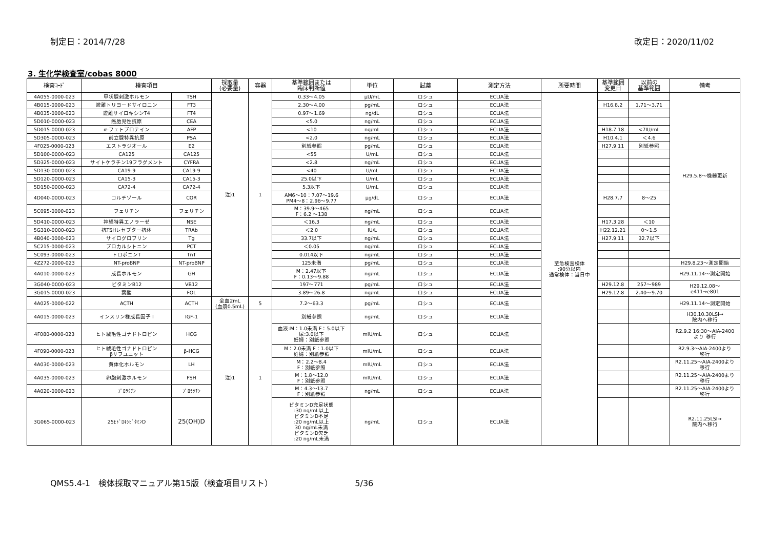制定日：2014/7/28 改定日：2020/11/02
3. 生化学検査室/cobas 8000
| 検査ｺｰﾄﾞ | 検査項目 | | 採取量 (必要量) | 容器 | 基準範囲または 臨床判断値 | 単位 | 試薬 | 測定方法 | 所要時間 | 基準範囲 変更日 | 以前の 基準範囲 | 備考 |
| --- | --- | --- | --- | --- | --- | --- | --- | --- | --- | --- | --- | --- |
| 4A055-0000-023 | 甲状腺刺激ホルモン | TSH | 注)1 | 1 | 0.33～4.05 | μU/mL | ロシュ | ECLIA法 | 至急検査検体 :90分以内 通常検体：当日中 | | | H29.5.8～機器更新 |
| 4B015-0000-023 | 遊離トリヨードサイロニン | FT3 | | | 2.30～4.00 | pg/mL | ロシュ | ECLIA法 | | H16.8.2 | 1.71～3.71 | |
| 4B035-0000-023 | 遊離サイロキシンT4 | FT4 | | | 0.97～1.69 | ng/dL | ロシュ | ECLIA法 | | | | |
| 5D010-0000-023 | 癌胎児性抗原 | CEA | | | <5.0 | ng/mL | ロシュ | ECLIA法 | | | | |
| 5D015-0000-023 | α-フェトプロテイン | AFP | | | <10 | ng/mL | ロシュ | ECLIA法 | | H18.7.18 | <7IU/mL | |
| 5D305-0000-023 | 前立腺特異抗原 | PSA | | | <2.0 | ng/mL | ロシュ | ECLIA法 | | H10.4.1 | ＜4.6 | |
| 4F025-0000-023 | エストラジオール | E2 | | | 別紙参照 | pg/mL | ロシュ | ECLIA法 | | H27.9.11 | 別紙参照 | |
| 5D100-0000-023 | CA125 | CA125 | | | <55 | U/mL | ロシュ | ECLIA法 | | | | |
| 5D325-0000-023 | サイトケラチン19フラグメント | CYFRA | | | <2.8 | ng/mL | ロシュ | ECLIA法 | | | | |
| 5D130-0000-023 | CA19-9 | CA19-9 | | | <40 | U/mL | ロシュ | ECLIA法 | | | | |
| 5D120-0000-023 | CA15-3 | CA15-3 | | | 25.0以下 | U/mL | ロシュ | ECLIA法 | | | | |
| 5D150-0000-023 | CA72-4 | CA72-4 | | | 5.3以下 | U/mL | ロシュ | ECLIA法 | | | | |
| 4D040-0000-023 | コルチゾール | COR | | | AM6～10：7.07～19.6 PM4～8：2.96～9.77 | μg/dL | ロシュ | ECLIA法 | | H28.7.7 | 8～25 | |
| 5C095-0000-023 | フェリチン | フェリチン | | | M：39.9～465 F：6.2 ～138 | ng/mL | ロシュ | ECLIA法 | | | | |
| 5D410-0000-023 | 神経特異エノラーゼ | NSE | | | ＜16.3 | ng/mL | ロシュ | ECLIA法 | | H17.3.28 | ＜10 | |
| 5G310-0000-023 | 抗TSHレセプター抗体 | TRAb | | | ＜2.0 | IU/L | ロシュ | ECLIA法 | | H22.12.21 | 0～1.5 | |
| 4B040-0000-023 | サイログロブリン | Tg | | | 33.7以下 | ng/mL | ロシュ | ECLIA法 | | H27.9.11 | 32.7以下 | |
| 5C215-0000-023 | プロカルシトニン | PCT | | | ＜0.05 | ng/mL | ロシュ | ECLIA法 | | | | |
| 5C093-0000-023 | トロポニンT | TnT | | | 0.014以下 | ng/mL | ロシュ | ECLIA法 | | | | |
| 4Z272-0000-023 | NT-proBNP | NT-proBNP | | | 125未満 | pg/mL | ロシュ | ECLIA法 | | | | H29.8.23～測定開始 |
| 4A010-0000-023 | 成長ホルモン | GH | | | M：2.47以下 F：0.13～9.88 | ng/mL | ロシュ | ECLIA法 | | | | H29.11.14～測定開始 |
| 3G040-0000-023 | ビタミンB12 | VB12 | | | 197～771 | pg/mL | ロシュ | ECLIA法 | | H29.12.8 | 257～989 | H29.12.08～ e411⇒e801 |
| 3G015-0000-023 | 葉酸 | FOL | | | 3.89～26.8 | ng/mL | ロシュ | ECLIA法 | | H29.12.8 | 2.40～9.70 | |
| 4A025-0000-022 | ACTH | ACTH | 全血2mL (血漿0.5mL) | 5 | 7.2～63.3 | pg/mL | ロシュ | ECLIA法 | | | | H29.11.14～測定開始 |
| 4A015-0000-023 | インスリン様成長因子 I | IGF-1 | 注)1 | 1 | 別紙参照 | ng/mL | ロシュ | ECLIA法 | | | | H30.10.30LSI→ 院内へ移行 |
| 4F080-0000-023 | ヒト絨毛性ゴナドトロピン | HCG | | | 血液:M：1.0未満 F：5.0以下 尿:3.0以下 妊婦：別紙参照 | mIU/mL | ロシュ | ECLIA法 | | | | R2.9.2 16:30～AIA-2400 より 移行 |
| 4F090-0000-023 | ヒト絨毛性ゴナドトロピン βサブユニット | β-HCG | | | M：2.0未満 F：1.0以下 妊婦：別紙参照 | mIU/mL | ロシュ | ECLIA法 | | | | R2.9.3～AIA-2400より 移行 |
| 4A030-0000-023 | 黄体化ホルモン | LH | | | M：2.2～8.4 F：別紙参照 | mIU/mL | ロシュ | ECLIA法 | | | | R2.11.25～AIA-2400より 移行 |
| 4A035-0000-023 | 卵胞刺激ホルモン | FSH | | | M：1.8～12.0 F：別紙参照 | mIU/mL | ロシュ | ECLIA法 | | | | R2.11.25～AIA-2400より 移行 |
| 4A020-0000-023 | ﾌﾟﾛﾗｸﾁﾝ | ﾌﾟﾛﾗｸﾁﾝ | | | M：4.3～13.7 F：別紙参照 | ng/mL | ロシュ | ECLIA法 | | | | R2.11.25～AIA-2400より 移行 |
| 3G065-0000-023 | 25ﾋﾄﾞﾛｷｼﾋﾞﾀﾐﾝD | 25(OH)D | | | ビタミンD充足状態 :30 ng/mL以上 ビタミンD不足 :20 ng/mL以上 30 ng/mL未満 ビタミンD欠乏 :20 ng/mL未満 | ng/mL | ロシュ | ECLIA法 | | | | R2.11.25LSI→ 院内へ移行 |
QMS5.4-1　検体採取マニュアル第15版（検査項目リスト） 5/36